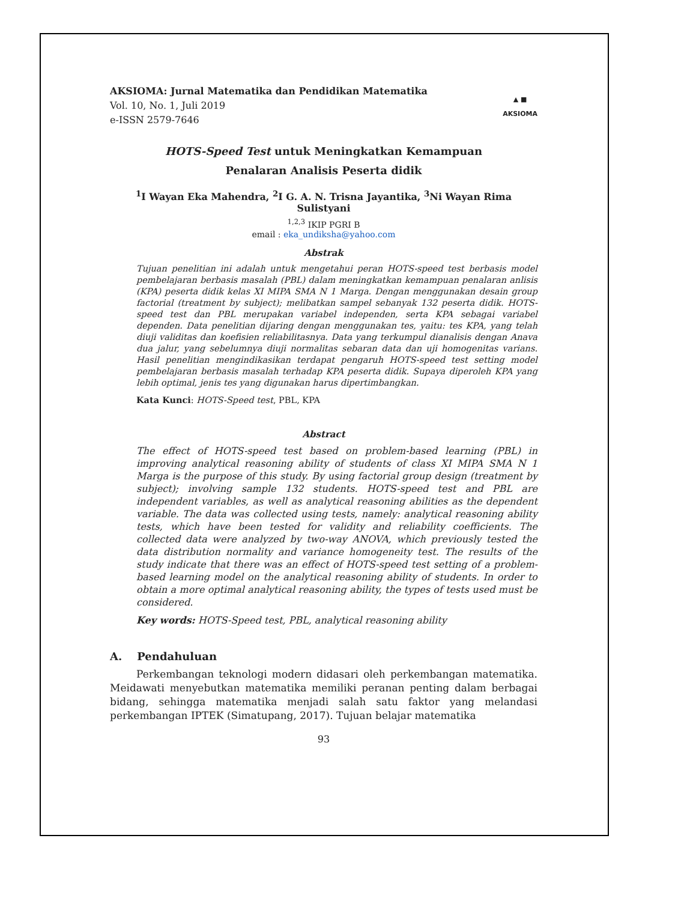AKSIOMA: Jurnal Matematika dan Pendidikan Matematika
Vol. 10, No. 1, Juli 2019
e-ISSN 2579-7646
▲ ■
AKSIOMA
HOTS-Speed Test untuk Meningkatkan Kemampuan
Penalaran Analisis Peserta didik
<sup>1</sup> I Wayan Eka Mahendra, <sup>2</sup>I G. A. N. Trisna Jayantika, <sup>3</sup>Ni Wayan Rima Sulistyani
<sup>1,2,3</sup> IKIP PGRI B
email : eka_undiksha@yahoo.com
Abstrak
Tujuan penelitian ini adalah untuk mengetahui peran HOTS-speed test berbasis model pembelajaran berbasis masalah (PBL) dalam meningkatkan kemampuan penalaran anlisis (KPA) peserta didik kelas XI MIPA SMA N 1 Marga. Dengan menggunakan desain group factorial (treatment by subject); melibatkan sampel sebanyak 132 peserta didik. HOTS-speed test dan PBL merupakan variabel independen, serta KPA sebagai variabel dependen. Data penelitian dijaring dengan menggunakan tes, yaitu: tes KPA, yang telah diuji validitas dan koefisien reliabilitasnya. Data yang terkumpul dianalisis dengan Anava dua jalur, yang sebelumnya diuji normalitas sebaran data dan uji homogenitas varians. Hasil penelitian mengindikasikan terdapat pengaruh HOTS-speed test setting model pembelajaran berbasis masalah terhadap KPA peserta didik. Supaya diperoleh KPA yang lebih optimal, jenis tes yang digunakan harus dipertimbangkan.
Kata Kunci: HOTS-Speed test, PBL, KPA
Abstract
The effect of HOTS-speed test based on problem-based learning (PBL) in improving analytical reasoning ability of students of class XI MIPA SMA N 1 Marga is the purpose of this study. By using factorial group design (treatment by subject); involving sample 132 students. HOTS-speed test and PBL are independent variables, as well as analytical reasoning abilities as the dependent variable. The data was collected using tests, namely: analytical reasoning ability tests, which have been tested for validity and reliability coefficients. The collected data were analyzed by two-way ANOVA, which previously tested the data distribution normality and variance homogeneity test. The results of the study indicate that there was an effect of HOTS-speed test setting of a problem-based learning model on the analytical reasoning ability of students. In order to obtain a more optimal analytical reasoning ability, the types of tests used must be considered.
Key words: HOTS-Speed test, PBL, analytical reasoning ability
A. Pendahuluan
Perkembangan teknologi modern didasari oleh perkembangan matematika. Meidawati menyebutkan matematika memiliki peranan penting dalam berbagai bidang, sehingga matematika menjadi salah satu faktor yang melandasi perkembangan IPTEK (Simatupang, 2017). Tujuan belajar matematika
93